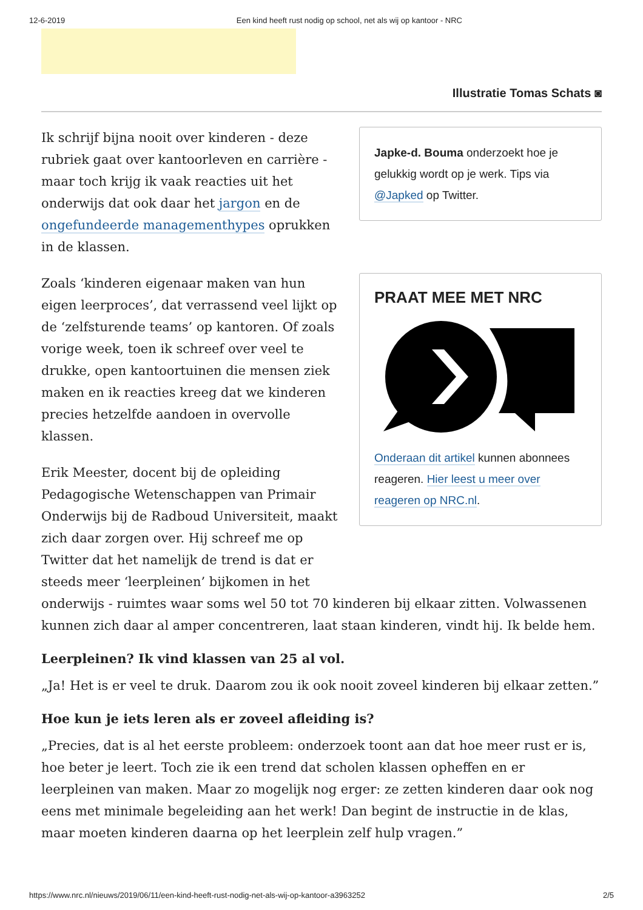12-6-2019 Een kind heeft rust nodig op school, net als wij op kantoor - NRC
Illustratie Tomas Schats ◙
Japke-d. Bouma onderzoekt hoe je gelukkig wordt op je werk. Tips via @Japked op Twitter.
PRAAT MEE MET NRC
Onderaan dit artikel kunnen abonnees reageren. Hier leest u meer over reageren op NRC.nl.
Ik schrijf bijna nooit over kinderen - deze rubriek gaat over kantoorleven en carrière - maar toch krijg ik vaak reacties uit het onderwijs dat ook daar het jargon en de ongefundeerde managementhypes oprukken in de klassen.
Zoals ‘kinderen eigenaar maken van hun eigen leerproces’, dat verrassend veel lijkt op de ‘zelfsturende teams’ op kantoren. Of zoals vorige week, toen ik schreef over veel te drukke, open kantoortuinen die mensen ziek maken en ik reacties kreeg dat we kinderen precies hetzelfde aandoen in overvolle klassen.
Erik Meester, docent bij de opleiding Pedagogische Wetenschappen van Primair Onderwijs bij de Radboud Universiteit, maakt zich daar zorgen over. Hij schreef me op Twitter dat het namelijk de trend is dat er steeds meer ‘leerpleinen’ bijkomen in het onderwijs - ruimtes waar soms wel 50 tot 70 kinderen bij elkaar zitten. Volwassenen kunnen zich daar al amper concentreren, laat staan kinderen, vindt hij. Ik belde hem.
Leerpleinen? Ik vind klassen van 25 al vol.
„Ja! Het is er veel te druk. Daarom zou ik ook nooit zoveel kinderen bij elkaar zetten.”
Hoe kun je iets leren als er zoveel afleiding is?
„Precies, dat is al het eerste probleem: onderzoek toont aan dat hoe meer rust er is, hoe beter je leert. Toch zie ik een trend dat scholen klassen opheffen en er leerpleinen van maken. Maar zo mogelijk nog erger: ze zetten kinderen daar ook nog eens met minimale begeleiding aan het werk! Dan begint de instructie in de klas, maar moeten kinderen daarna op het leerplein zelf hulp vragen.”
https://www.nrc.nl/nieuws/2019/06/11/een-kind-heeft-rust-nodig-net-als-wij-op-kantoor-a3963252 2/5